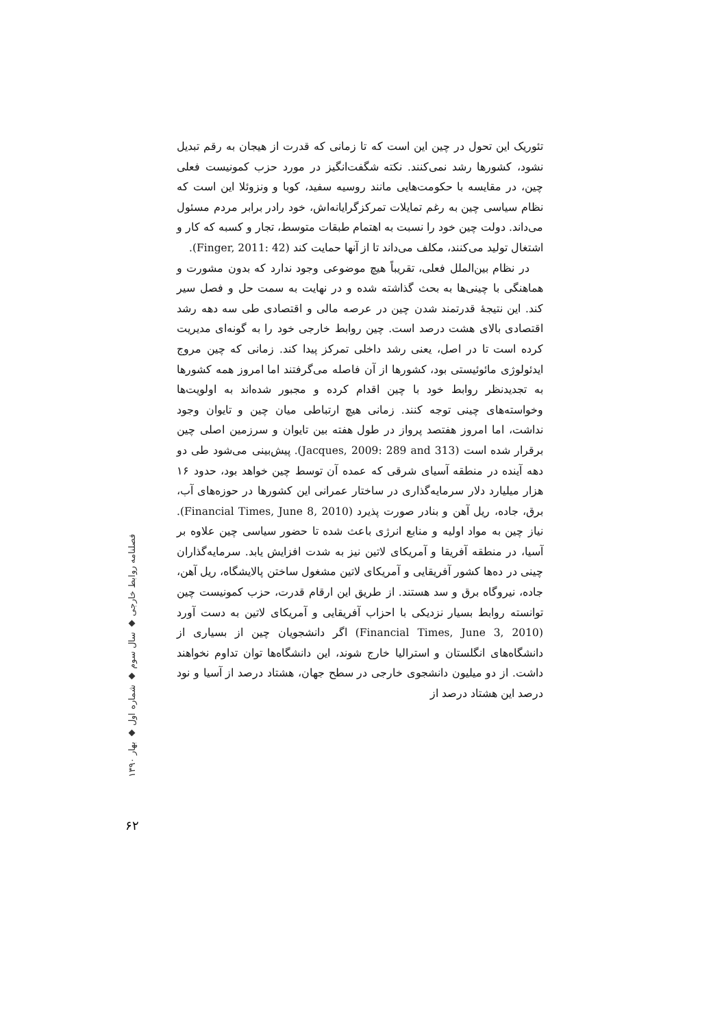تئوریک این تحول در چین این است که تا زمانی که قدرت از هیجان به رقم تبدیل نشود، کشورها رشد نمی‌کنند. نکته شگفت‌انگیز در مورد حزب کمونیست فعلی چین، در مقایسه با حکومت‌هایی مانند روسیه سفید، کوبا و ونزوئلا این است که نظام سیاسی چین به رغم تمایلات تمرکزگرایانه‌اش، خود رادر برابر مردم مسئول می‌داند. دولت چین خود را نسبت به اهتمام طبقات متوسط، تجار و کسبه که کار و اشتغال تولید می‌کنند، مکلف می‌داند تا از آنها حمایت کند (Finger, 2011: 42).
در نظام بین‌الملل فعلی، تقریباً هیچ موضوعی وجود ندارد که بدون مشورت و هماهنگی با چینی‌ها به بحث گذاشته شده و در نهایت به سمت حل و فصل سیر کند. این نتیجهٔ قدرتمند شدن چین در عرصه مالی و اقتصادی طی سه دهه رشد اقتصادی بالای هشت درصد است. چین روابط خارجی خود را به گونه‌ای مدیریت کرده است تا در اصل، یعنی رشد داخلی تمرکز پیدا کند. زمانی که چین مروج ایدئولوژی مائوئیستی بود، کشورها از آن فاصله می‌گرفتند اما امروز همه کشورها به تجدیدنظر روابط خود با چین اقدام کرده و مجبور شده‌اند به اولویت‌ها وخواسته‌های چینی توجه کنند. زمانی هیچ ارتباطی میان چین و تایوان وجود نداشت، اما امروز هفتصد پرواز در طول هفته بین تایوان و سرزمین اصلی چین برقرار شده است (Jacques, 2009: 289 and 313). پیش‌بینی می‌شود طی دو دهه آینده در منطقه آسیای شرقی که عمده آن توسط چین خواهد بود، حدود ۱۶ هزار میلیارد دلار سرمایه‌گذاری در ساختار عمرانی این کشورها در حوزه‌های آب، برق، جاده، ریل آهن و بنادر صورت پذیرد (Financial Times, June 8, 2010). نیاز چین به مواد اولیه و منابع انرژی باعث شده تا حضور سیاسی چین علاوه بر آسیا، در منطقه آفریقا و آمریکای لاتین نیز به شدت افزایش یابد. سرمایه‌گذاران چینی در ده‌ها کشور آفریقایی و آمریکای لاتین مشغول ساختن پالایشگاه، ریل آهن، جاده، نیروگاه برق و سد هستند. از طریق این ارقام قدرت، حزب کمونیست چین توانسته روابط بسیار نزدیکی با احزاب آفریقایی و آمریکای لاتین به دست آورد (Financial Times, June 3, 2010) اگر دانشجویان چین از بسیاری از دانشگاه‌های انگلستان و استرالیا خارج شوند، این دانشگاه‌ها توان تداوم نخواهند داشت. از دو میلیون دانشجوی خارجی در سطح جهان، هشتاد درصد از آسیا و نود درصد این هشتاد درصد از
فصلنامه روابط خارجی ◆ سال سوم ◆ شماره اول ◆ بهار ۱۳۹۰
۶۲